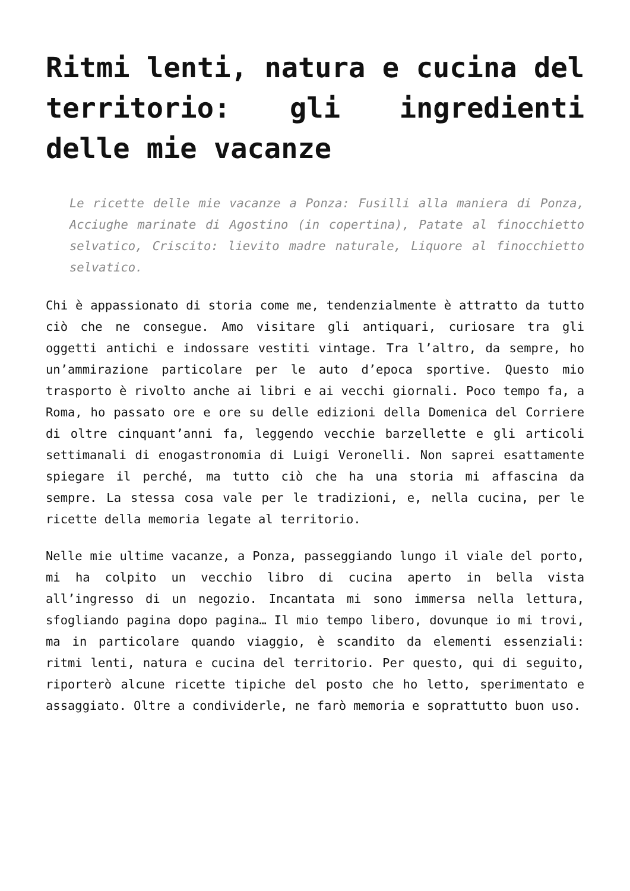Ritmi lenti, natura e cucina del territorio: gli ingredienti delle mie vacanze
Le ricette delle mie vacanze a Ponza: Fusilli alla maniera di Ponza, Acciughe marinate di Agostino (in copertina), Patate al finocchietto selvatico, Criscito: lievito madre naturale, Liquore al finocchietto selvatico.
Chi è appassionato di storia come me, tendenzialmente è attratto da tutto ciò che ne consegue. Amo visitare gli antiquari, curiosare tra gli oggetti antichi e indossare vestiti vintage. Tra l’altro, da sempre, ho un’ammirazione particolare per le auto d’epoca sportive. Questo mio trasporto è rivolto anche ai libri e ai vecchi giornali. Poco tempo fa, a Roma, ho passato ore e ore su delle edizioni della Domenica del Corriere di oltre cinquant’anni fa, leggendo vecchie barzellette e gli articoli settimanali di enogastronomia di Luigi Veronelli. Non saprei esattamente spiegare il perché, ma tutto ciò che ha una storia mi affascina da sempre. La stessa cosa vale per le tradizioni, e, nella cucina, per le ricette della memoria legate al territorio.
Nelle mie ultime vacanze, a Ponza, passeggiando lungo il viale del porto, mi ha colpito un vecchio libro di cucina aperto in bella vista all’ingresso di un negozio. Incantata mi sono immersa nella lettura, sfogliando pagina dopo pagina… Il mio tempo libero, dovunque io mi trovi, ma in particolare quando viaggio, è scandito da elementi essenziali: ritmi lenti, natura e cucina del territorio. Per questo, qui di seguito, riporterò alcune ricette tipiche del posto che ho letto, sperimentato e assaggiato. Oltre a condividerle, ne farò memoria e soprattutto buon uso.